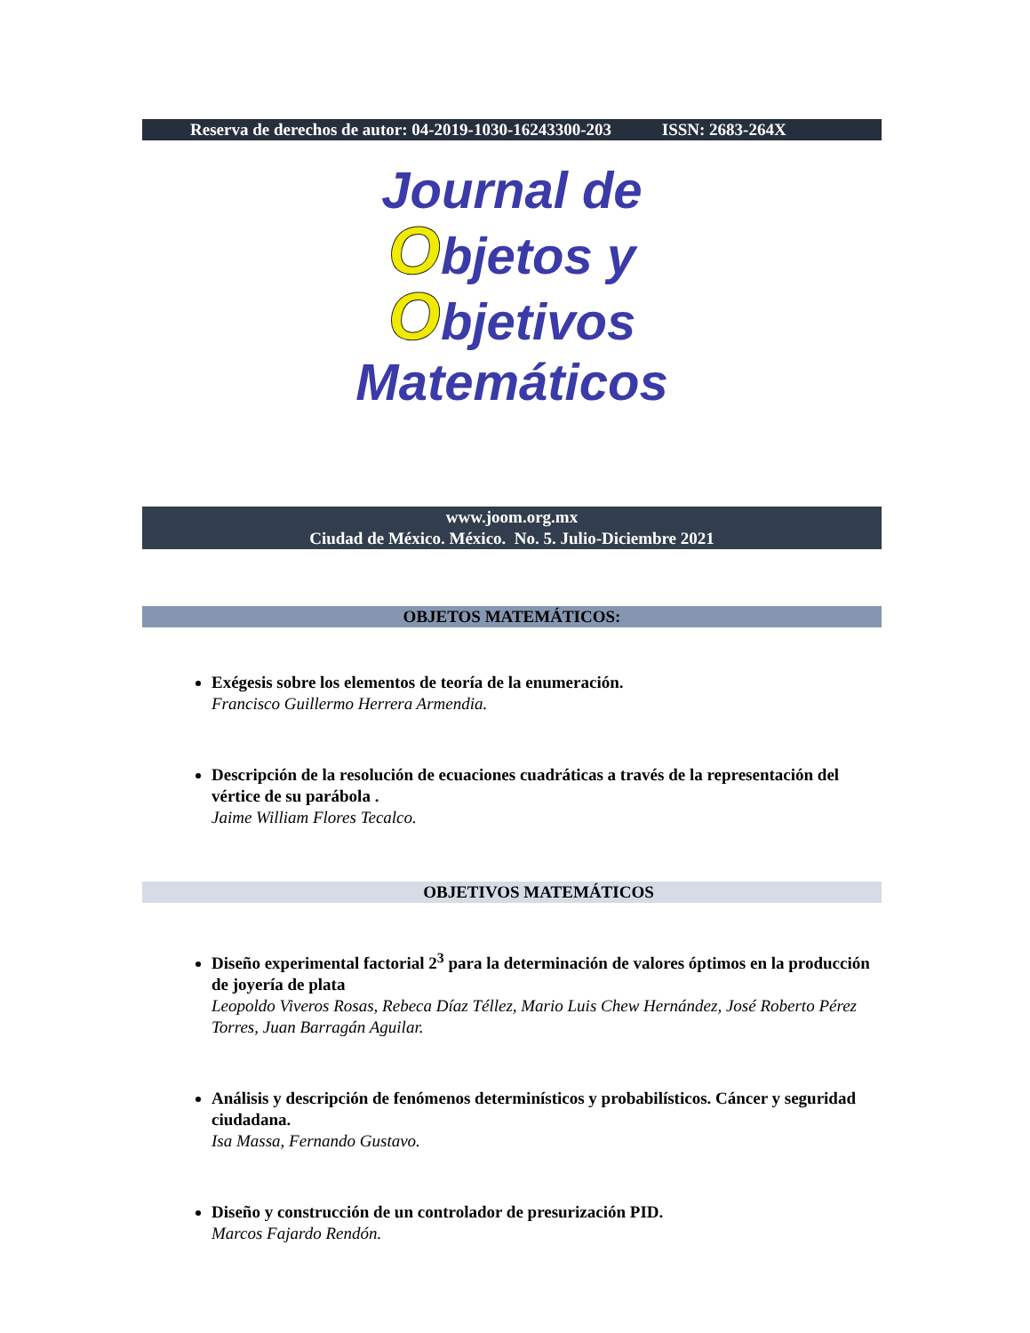Reserva de derechos de autor: 04-2019-1030-16243300-203 ISSN: 2683-264X
Journal de
Objetos y
Objetivos
Matemáticos
www.joom.org.mx
Ciudad de México. México. No. 5. Julio-Diciembre 2021
OBJETOS MATEMÁTICOS:
Exégesis sobre los elementos de teoría de la enumeración.
Francisco Guillermo Herrera Armendia.
Descripción de la resolución de ecuaciones cuadráticas a través de la representación del vértice de su parábola .
Jaime William Flores Tecalco.
OBJETIVOS MATEMÁTICOS
Diseño experimental factorial 2<sup>3</sup> para la determinación de valores óptimos en la producción de joyería de plata
Leopoldo Viveros Rosas, Rebeca Díaz Téllez, Mario Luis Chew Hernández, José Roberto Pérez Torres, Juan Barragán Aguilar.
Análisis y descripción de fenómenos determinísticos y probabilísticos. Cáncer y seguridad ciudadana.
Isa Massa, Fernando Gustavo.
Diseño y construcción de un controlador de presurización PID.
Marcos Fajardo Rendón.